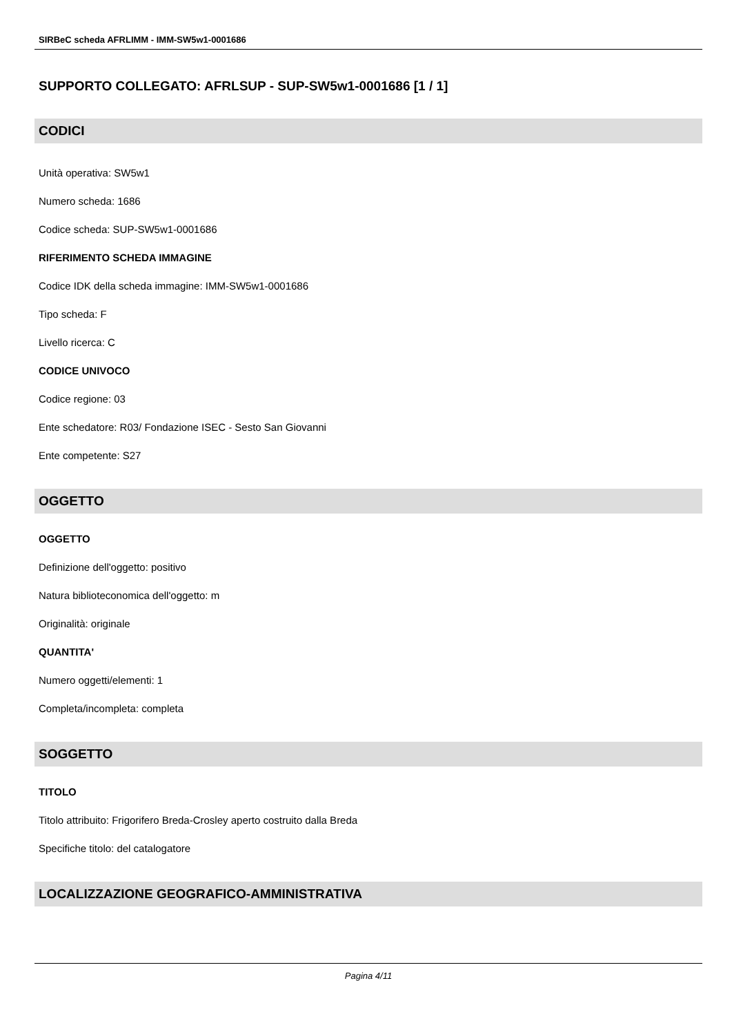SIRBeC scheda AFRLIMM - IMM-SW5w1-0001686
SUPPORTO COLLEGATO: AFRLSUP - SUP-SW5w1-0001686 [1 / 1]
CODICI
Unità operativa: SW5w1
Numero scheda: 1686
Codice scheda: SUP-SW5w1-0001686
RIFERIMENTO SCHEDA IMMAGINE
Codice IDK della scheda immagine: IMM-SW5w1-0001686
Tipo scheda: F
Livello ricerca: C
CODICE UNIVOCO
Codice regione: 03
Ente schedatore: R03/ Fondazione ISEC - Sesto San Giovanni
Ente competente: S27
OGGETTO
OGGETTO
Definizione dell'oggetto: positivo
Natura biblioteconomica dell'oggetto: m
Originalità: originale
QUANTITA'
Numero oggetti/elementi: 1
Completa/incompleta: completa
SOGGETTO
TITOLO
Titolo attribuito: Frigorifero Breda-Crosley aperto costruito dalla Breda
Specifiche titolo: del catalogatore
LOCALIZZAZIONE GEOGRAFICO-AMMINISTRATIVA
Pagina 4/11